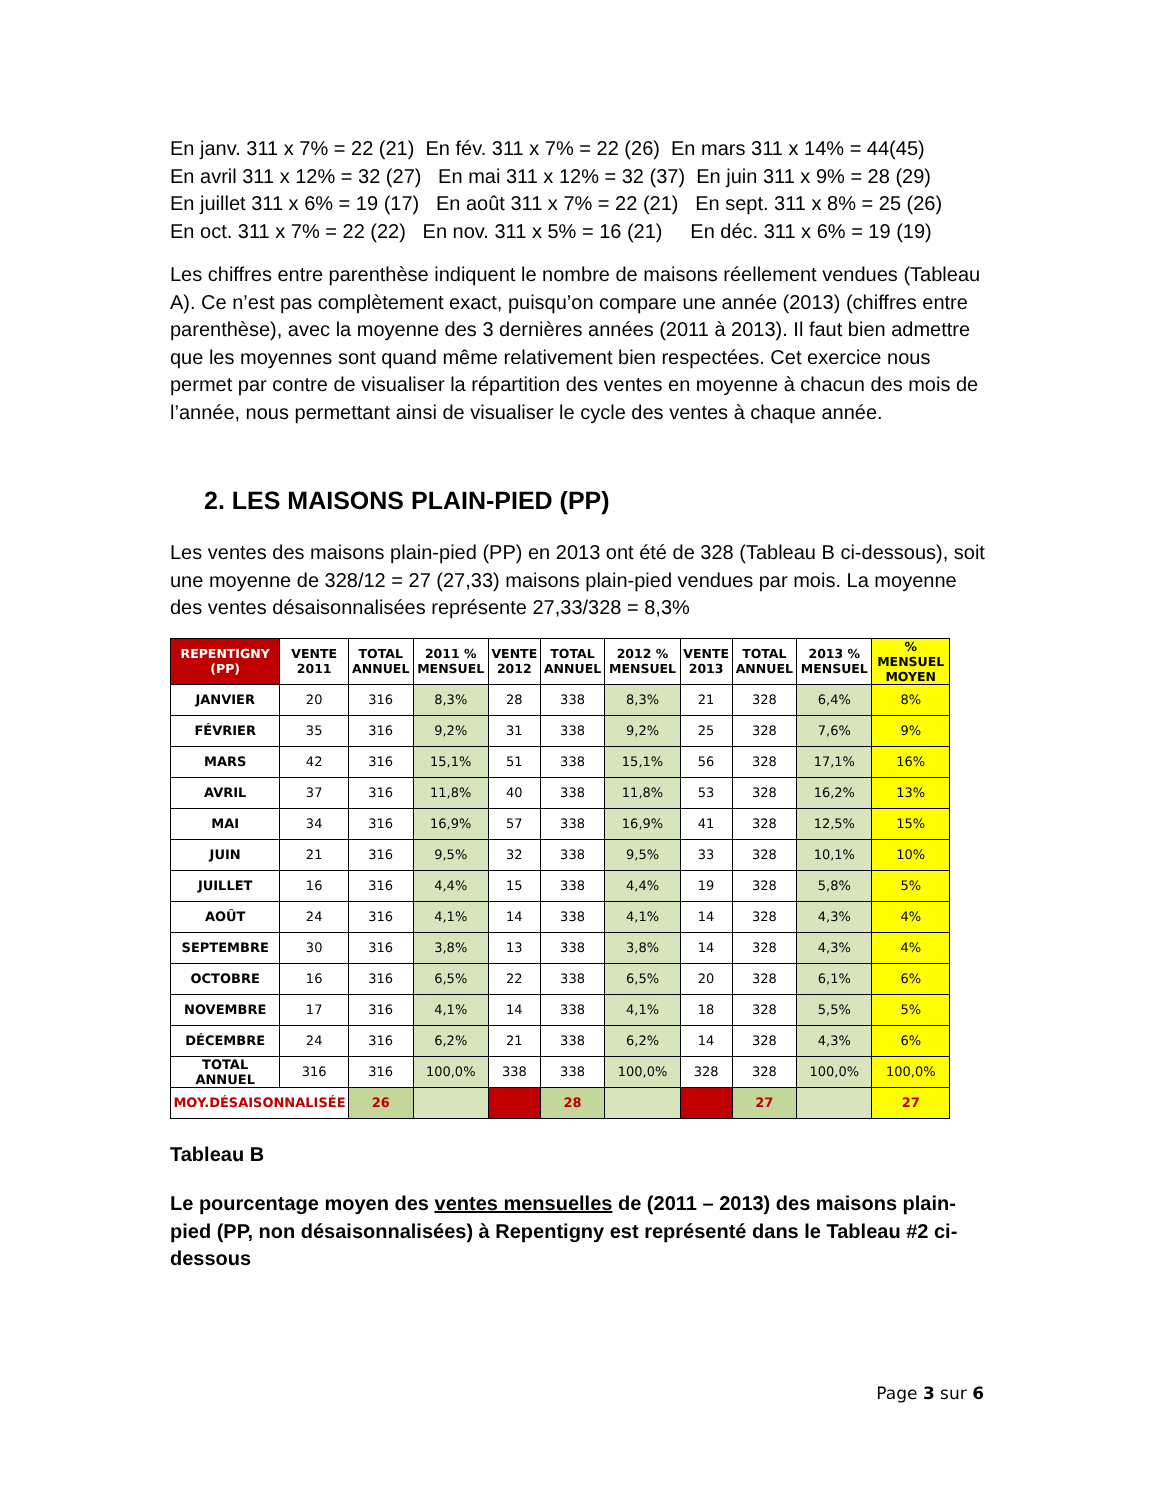En janv. 311 x 7% = 22 (21) En fév. 311 x 7% = 22 (26) En mars 311 x 14% = 44(45)
En avril 311 x 12% = 32 (27) En mai 311 x 12% = 32 (37) En juin 311 x 9% = 28 (29)
En juillet 311 x 6% = 19 (17) En août 311 x 7% = 22 (21) En sept. 311 x 8% = 25 (26)
En oct. 311 x 7% = 22 (22) En nov. 311 x 5% = 16 (21) En déc. 311 x 6% = 19 (19)
Les chiffres entre parenthèse indiquent le nombre de maisons réellement vendues (Tableau A). Ce n’est pas complètement exact, puisqu’on compare une année (2013) (chiffres entre parenthèse), avec la moyenne des 3 dernières années (2011 à 2013). Il faut bien admettre que les moyennes sont quand même relativement bien respectées. Cet exercice nous permet par contre de visualiser la répartition des ventes en moyenne à chacun des mois de l’année, nous permettant ainsi de visualiser le cycle des ventes à chaque année.
2. LES MAISONS PLAIN-PIED (PP)
Les ventes des maisons plain-pied (PP) en 2013 ont été de 328 (Tableau B ci-dessous), soit une moyenne de 328/12 = 27 (27,33) maisons plain-pied vendues par mois. La moyenne des ventes désaisonnalisées représente 27,33/328 = 8,3%
| REPENTIGNY (PP) | VENTE 2011 | TOTAL ANNUEL | 2011 % MENSUEL | VENTE 2012 | TOTAL ANNUEL | 2012 % MENSUEL | VENTE 2013 | TOTAL ANNUEL | 2013 % MENSUEL | % MENSUEL MOYEN |
| --- | --- | --- | --- | --- | --- | --- | --- | --- | --- | --- |
| JANVIER | 20 | 316 | 8,3% | 28 | 338 | 8,3% | 21 | 328 | 6,4% | 8% |
| FÉVRIER | 35 | 316 | 9,2% | 31 | 338 | 9,2% | 25 | 328 | 7,6% | 9% |
| MARS | 42 | 316 | 15,1% | 51 | 338 | 15,1% | 56 | 328 | 17,1% | 16% |
| AVRIL | 37 | 316 | 11,8% | 40 | 338 | 11,8% | 53 | 328 | 16,2% | 13% |
| MAI | 34 | 316 | 16,9% | 57 | 338 | 16,9% | 41 | 328 | 12,5% | 15% |
| JUIN | 21 | 316 | 9,5% | 32 | 338 | 9,5% | 33 | 328 | 10,1% | 10% |
| JUILLET | 16 | 316 | 4,4% | 15 | 338 | 4,4% | 19 | 328 | 5,8% | 5% |
| AOÛT | 24 | 316 | 4,1% | 14 | 338 | 4,1% | 14 | 328 | 4,3% | 4% |
| SEPTEMBRE | 30 | 316 | 3,8% | 13 | 338 | 3,8% | 14 | 328 | 4,3% | 4% |
| OCTOBRE | 16 | 316 | 6,5% | 22 | 338 | 6,5% | 20 | 328 | 6,1% | 6% |
| NOVEMBRE | 17 | 316 | 4,1% | 14 | 338 | 4,1% | 18 | 328 | 5,5% | 5% |
| DÉCEMBRE | 24 | 316 | 6,2% | 21 | 338 | 6,2% | 14 | 328 | 4,3% | 6% |
| TOTAL ANNUEL | 316 | 316 | 100,0% | 338 | 338 | 100,0% | 328 | 328 | 100,0% | 100,0% |
| MOY.DÉSAISONNALISÉE | | 26 | | | 28 | | | 27 | | 27 |
Tableau B
Le pourcentage moyen des ventes mensuelles de (2011 – 2013) des maisons plain-pied (PP, non désaisonnalisées) à Repentigny est représenté dans le Tableau #2 ci-dessous
Page 3 sur 6